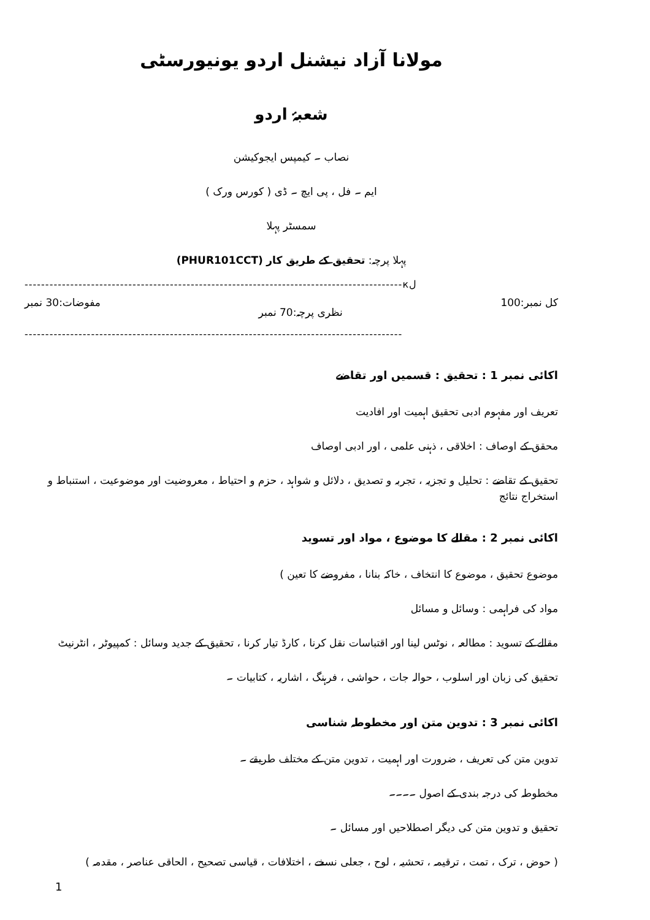مولانا آزاد نیشنل اردو یونیورسٹی
شعبۂ اردو
نصاب ۔ کیمپس ایجوکیشن
ایم ۔ فل ، پی ایچ ۔ ڈی ( کورس ورک )
سمسٹر پہلا
پہلا پرچہ: تحقیق کے طریق کار (PHUR101CCT)
-------------------------------------------------------------------------------------------кل
کل نمبر:100 نظری پرچہ:70 نمبر مفوضات:30 نمبر
-------------------------------------------------------------------------------------------
اکائی نمبر 1 : تحقیق : قسمیں اور تقاضے
تعریف اور مفہوم ادبی تحقیق اہمیت اور افادیت
محقق کے اوصاف : اخلاقی ، ذہنی علمی ، اور ادبی اوصاف
تحقیق کے تقاضے : تحلیل و تجزیہ ، تجربہ و تصدیق ، دلائل و شواہد ، حزم و احتیاط ، معروضیت اور موضوعیت ، استنباط و استخراج نتائج
اکائی نمبر 2 : مقالے کا موضوع ، مواد اور تسوید
موضوع تحقیق ، موضوع کا انتخاف ، خاکہ بنانا ، مفروضے کا تعین )
مواد کی فراہمی : وسائل و مسائل
مقالے کے تسوید : مطالعہ ، نوٹس لینا اور اقتباسات نقل کرنا ، کارڈ تیار کرنا ، تحقیق کے جدید وسائل : کمپیوٹر ، انٹرنیٹ
تحقیق کی زبان اور اسلوب ، حوالہ جات ، حواشی ، فرہنگ ، اشاریہ ، کتابیات ۔
اکائی نمبر 3 : تدوین متن اور مخطوطہ شناسی
تدوین متن کی تعریف ، ضرورت اور اہمیت ، تدوین متن کے مختلف طریقے ۔
مخطوطہ کی درجہ بندی کے اصول ۔۔۔۔
تحقیق و تدوین متن کی دیگر اصطلاحیں اور مسائل ۔
( حوض ، ترک ، تمت ، ترقیمہ ، تحشیہ ، لوح ، جعلی نسخے ، اختلافات ، قیاسی تصحیح ، الحاقی عناصر ، مقدمہ )
1